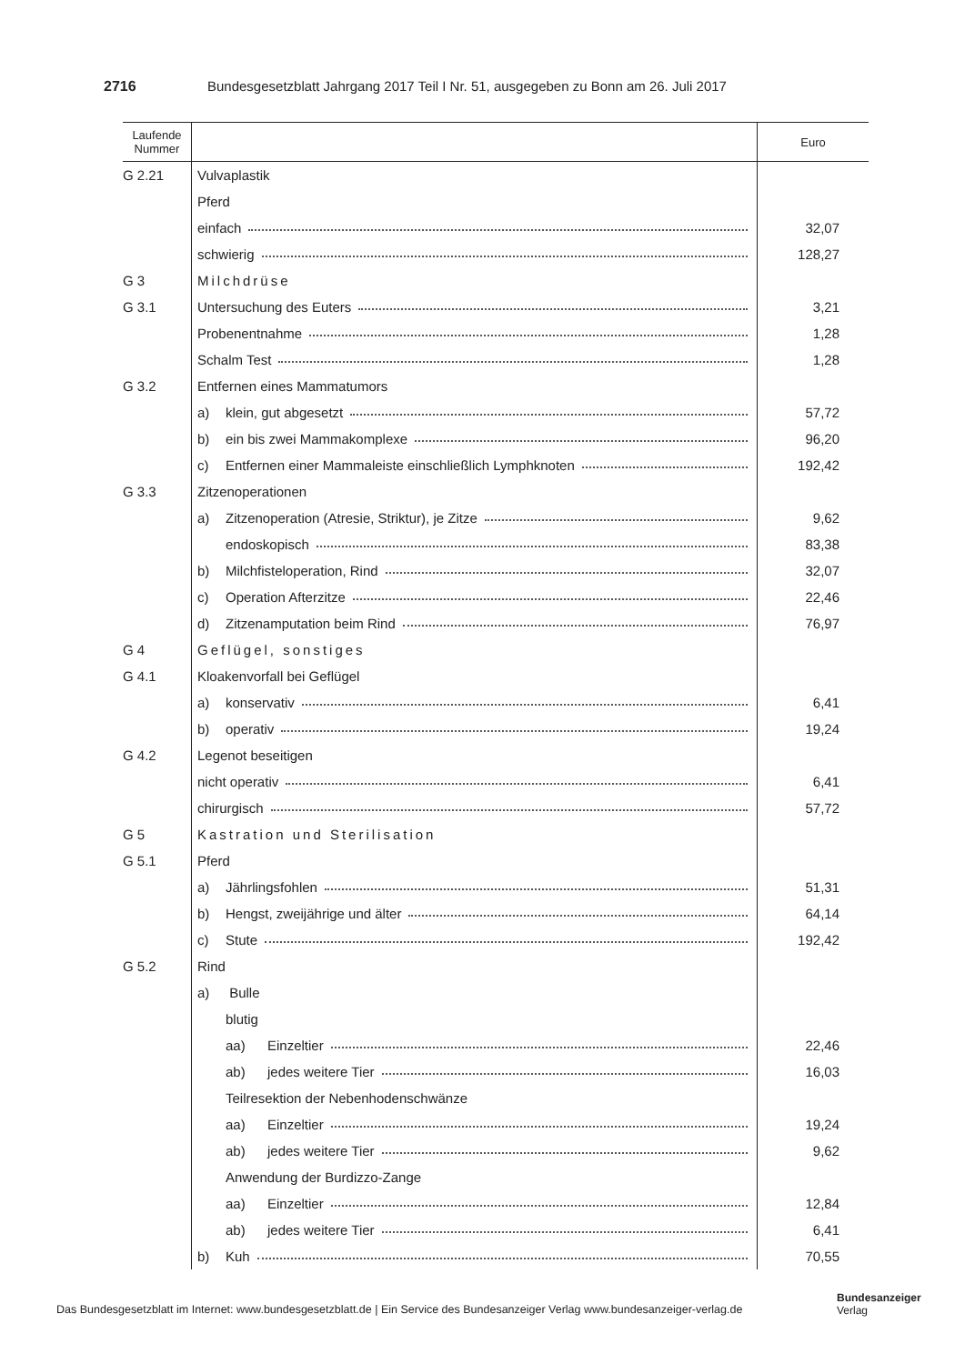2716 Bundesgesetzblatt Jahrgang 2017 Teil I Nr. 51, ausgegeben zu Bonn am 26. Juli 2017
| Laufende Nummer | | Euro |
| --- | --- | --- |
| G 2.21 | Vulvaplastik | |
| | Pferd | |
| | einfach | 32,07 |
| | schwierig | 128,27 |
| G 3 | Milchdrüse | |
| G 3.1 | Untersuchung des Euters | 3,21 |
| | Probenentnahme | 1,28 |
| | Schalm Test | 1,28 |
| G 3.2 | Entfernen eines Mammatumors | |
| | a) klein, gut abgesetzt | 57,72 |
| | b) ein bis zwei Mammakomplexe | 96,20 |
| | c) Entfernen einer Mammaleiste einschließlich Lymphknoten | 192,42 |
| G 3.3 | Zitzenoperationen | |
| | a) Zitzenoperation (Atresie, Striktur), je Zitze | 9,62 |
| | endoskopisch | 83,38 |
| | b) Milchfisteloperation, Rind | 32,07 |
| | c) Operation Afterzitze | 22,46 |
| | d) Zitzenamputation beim Rind | 76,97 |
| G 4 | Geflügel, sonstiges | |
| G 4.1 | Kloakenvorfall bei Geflügel | |
| | a) konservativ | 6,41 |
| | b) operativ | 19,24 |
| G 4.2 | Legenot beseitigen | |
| | nicht operativ | 6,41 |
| | chirurgisch | 57,72 |
| G 5 | Kastration und Sterilisation | |
| G 5.1 | Pferd | |
| | a) Jährlingsfohlen | 51,31 |
| | b) Hengst, zweijährige und älter | 64,14 |
| | c) Stute | 192,42 |
| G 5.2 | Rind | |
| | a) Bulle | |
| | blutig | |
| | aa) Einzeltier | 22,46 |
| | ab) jedes weitere Tier | 16,03 |
| | Teilresektion der Nebenhodenschwänze | |
| | aa) Einzeltier | 19,24 |
| | ab) jedes weitere Tier | 9,62 |
| | Anwendung der Burdizzo-Zange | |
| | aa) Einzeltier | 12,84 |
| | ab) jedes weitere Tier | 6,41 |
| | b) Kuh | 70,55 |
Das Bundesgesetzblatt im Internet: www.bundesgesetzblatt.de | Ein Service des Bundesanzeiger Verlag www.bundesanzeiger-verlag.de
Bundesanzeiger
Verlag